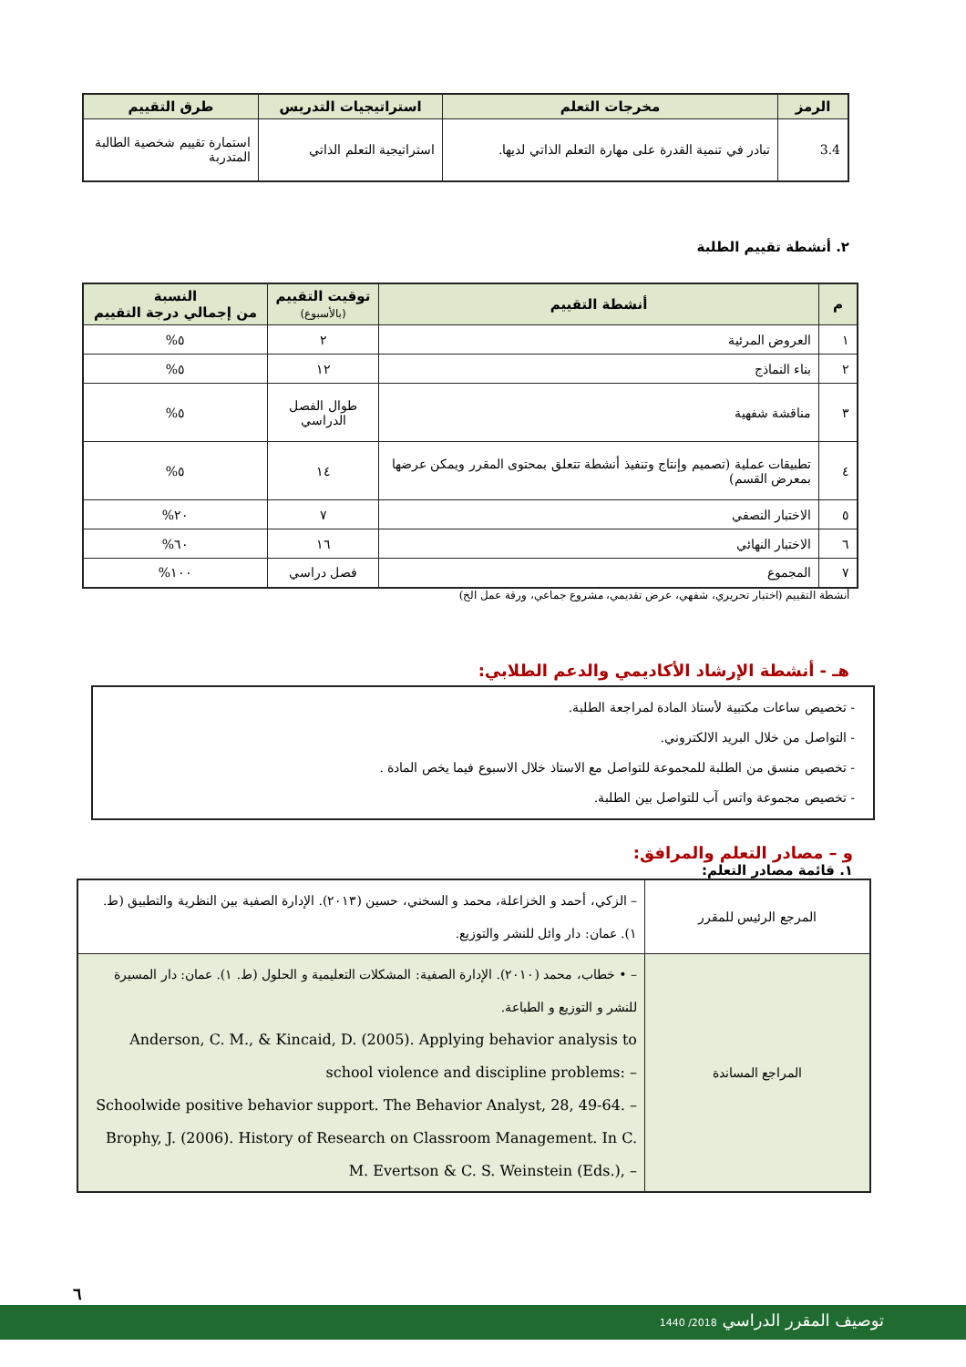| الرمز | مخرجات التعلم | استراتيجيات التدريس | طرق التقييم |
| --- | --- | --- | --- |
| 3.4 | تبادر في تنمية القدرة على مهارة التعلم الذاتي لديها. | استراتيجية التعلم الذاتي | استمارة تقييم شخصية الطالبة المتدربة |
٢. أنشطة تقييم الطلبة
| م | أنشطة التقييم | توقيت التقييم (بالأسبوع) | النسبة من إجمالي درجة التقييم |
| --- | --- | --- | --- |
| ١ | العروض المرئية | ٢ | ٥% |
| ٢ | بناء النماذج | ١٢ | ٥% |
| ٣ | مناقشة شفهية | طوال الفصل الدراسي | ٥% |
| ٤ | تطبيقات عملية (تصميم وإنتاج وتنفيذ أنشطة تتعلق بمحتوى المقرر ويمكن عرضها بمعرض القسم) | ١٤ | ٥% |
| ٥ | الاختبار النصفي | ٧ | ٢٠% |
| ٦ | الاختبار النهائي | ١٦ | ٦٠% |
| ٧ | المجموع | فصل دراسي | ١٠٠% |
أنشطة التقييم (اختبار تحريري، شفهي، عرض تقديمي، مشروع جماعي، ورقة عمل الخ)
هـ - أنشطة الإرشاد الأكاديمي والدعم الطلابي:
- تخصيص ساعات مكتبية لأستاذ المادة لمراجعة الطلبة.
- التواصل من خلال البريد الالكتروني.
- تخصيص منسق من الطلبة للمجموعة للتواصل مع الاستاذ خلال الاسبوع فيما يخص المادة .
- تخصيص مجموعة واتس آب للتواصل بين الطلبة.
و – مصادر التعلم والمرافق:
١. قائمة مصادر التعلم:
| المرجع الرئيس للمقرر | – الزكي، أحمد و الخزاعلة، محمد و السخني، حسين (٢٠١٣). الإدارة الصفية بين النظرية والتطبيق (ط. ١). عمان: دار وائل للنشر والتوزيع. |
| المراجع المساندة | – • خطاب، محمد (٢٠١٠). الإدارة الصفية: المشكلات التعليمية و الحلول (ط. ١). عمان: دار المسيرة للنشر و التوزيع و الطباعة. Anderson, C. M., & Kincaid, D. (2005). Applying behavior analysis to school violence and discipline problems: – Schoolwide positive behavior support. The Behavior Analyst, 28, 49-64. – Brophy, J. (2006). History of Research on Classroom Management. In C. M. Evertson & C. S. Weinstein (Eds.), – |
٦
توصيف المقرر الدراسي 2018/ 1440